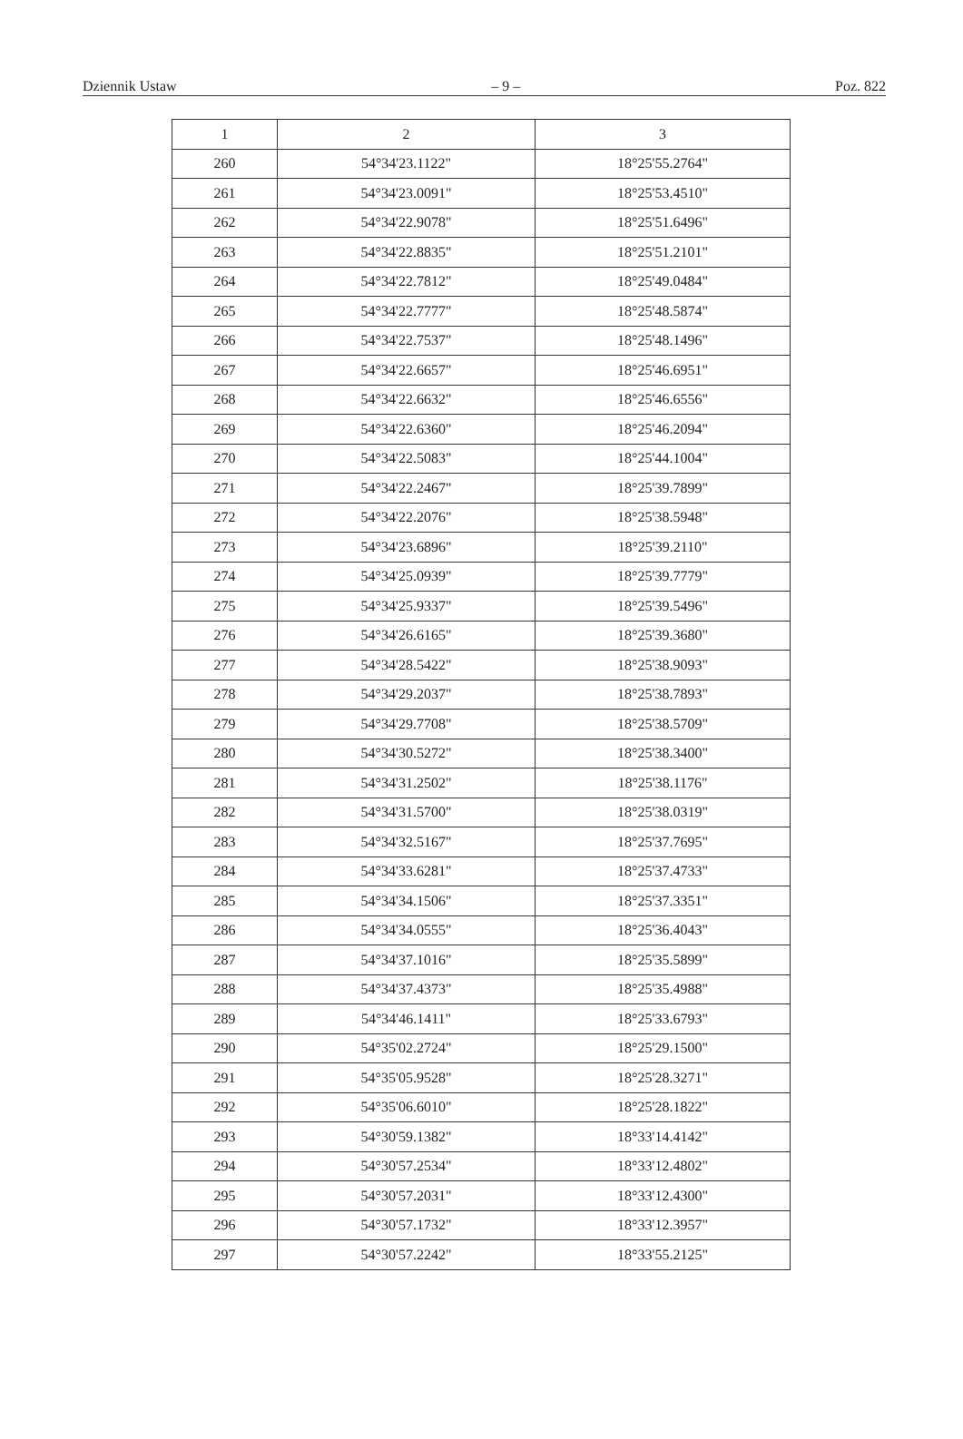Dziennik Ustaw – 9 – Poz. 822
| 1 | 2 | 3 |
| --- | --- | --- |
| 260 | 54°34'23.1122" | 18°25'55.2764" |
| 261 | 54°34'23.0091" | 18°25'53.4510" |
| 262 | 54°34'22.9078" | 18°25'51.6496" |
| 263 | 54°34'22.8835" | 18°25'51.2101" |
| 264 | 54°34'22.7812" | 18°25'49.0484" |
| 265 | 54°34'22.7777" | 18°25'48.5874" |
| 266 | 54°34'22.7537" | 18°25'48.1496" |
| 267 | 54°34'22.6657" | 18°25'46.6951" |
| 268 | 54°34'22.6632" | 18°25'46.6556" |
| 269 | 54°34'22.6360" | 18°25'46.2094" |
| 270 | 54°34'22.5083" | 18°25'44.1004" |
| 271 | 54°34'22.2467" | 18°25'39.7899" |
| 272 | 54°34'22.2076" | 18°25'38.5948" |
| 273 | 54°34'23.6896" | 18°25'39.2110" |
| 274 | 54°34'25.0939" | 18°25'39.7779" |
| 275 | 54°34'25.9337" | 18°25'39.5496" |
| 276 | 54°34'26.6165" | 18°25'39.3680" |
| 277 | 54°34'28.5422" | 18°25'38.9093" |
| 278 | 54°34'29.2037" | 18°25'38.7893" |
| 279 | 54°34'29.7708" | 18°25'38.5709" |
| 280 | 54°34'30.5272" | 18°25'38.3400" |
| 281 | 54°34'31.2502" | 18°25'38.1176" |
| 282 | 54°34'31.5700" | 18°25'38.0319" |
| 283 | 54°34'32.5167" | 18°25'37.7695" |
| 284 | 54°34'33.6281" | 18°25'37.4733" |
| 285 | 54°34'34.1506" | 18°25'37.3351" |
| 286 | 54°34'34.0555" | 18°25'36.4043" |
| 287 | 54°34'37.1016" | 18°25'35.5899" |
| 288 | 54°34'37.4373" | 18°25'35.4988" |
| 289 | 54°34'46.1411" | 18°25'33.6793" |
| 290 | 54°35'02.2724" | 18°25'29.1500" |
| 291 | 54°35'05.9528" | 18°25'28.3271" |
| 292 | 54°35'06.6010" | 18°25'28.1822" |
| 293 | 54°30'59.1382" | 18°33'14.4142" |
| 294 | 54°30'57.2534" | 18°33'12.4802" |
| 295 | 54°30'57.2031" | 18°33'12.4300" |
| 296 | 54°30'57.1732" | 18°33'12.3957" |
| 297 | 54°30'57.2242" | 18°33'55.2125" |